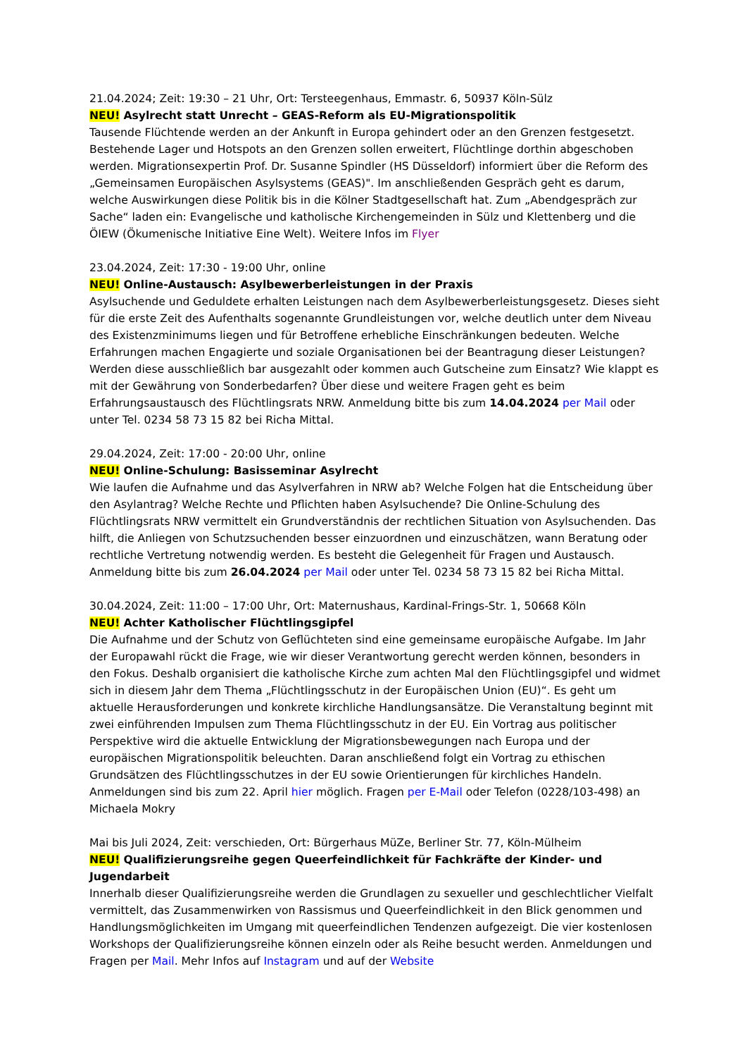21.04.2024; Zeit: 19:30 – 21 Uhr, Ort: Tersteegenhaus, Emmastr. 6, 50937 Köln-Sülz
NEU! Asylrecht statt Unrecht – GEAS-Reform als EU-Migrationspolitik
Tausende Flüchtende werden an der Ankunft in Europa gehindert oder an den Grenzen festgesetzt. Bestehende Lager und Hotspots an den Grenzen sollen erweitert, Flüchtlinge dorthin abgeschoben werden. Migrationsexpertin Prof. Dr. Susanne Spindler (HS Düsseldorf) informiert über die Reform des „Gemeinsamen Europäischen Asylsystems (GEAS)". Im anschließenden Gespräch geht es darum, welche Auswirkungen diese Politik bis in die Kölner Stadtgesellschaft hat. Zum „Abendgespräch zur Sache“ laden ein: Evangelische und katholische Kirchengemeinden in Sülz und Klettenberg und die ÖIEW (Ökumenische Initiative Eine Welt). Weitere Infos im Flyer
23.04.2024, Zeit: 17:30 - 19:00 Uhr, online
NEU! Online-Austausch: Asylbewerberleistungen in der Praxis
Asylsuchende und Geduldete erhalten Leistungen nach dem Asylbewerberleistungsgesetz. Dieses sieht für die erste Zeit des Aufenthalts sogenannte Grundleistungen vor, welche deutlich unter dem Niveau des Existenzminimums liegen und für Betroffene erhebliche Einschränkungen bedeuten. Welche Erfahrungen machen Engagierte und soziale Organisationen bei der Beantragung dieser Leistungen? Werden diese ausschließlich bar ausgezahlt oder kommen auch Gutscheine zum Einsatz? Wie klappt es mit der Gewährung von Sonderbedarfen? Über diese und weitere Fragen geht es beim Erfahrungsaustausch des Flüchtlingsrats NRW. Anmeldung bitte bis zum 14.04.2024 per Mail oder unter Tel. 0234 58 73 15 82 bei Richa Mittal.
29.04.2024, Zeit: 17:00 - 20:00 Uhr, online
NEU! Online-Schulung: Basisseminar Asylrecht
Wie laufen die Aufnahme und das Asylverfahren in NRW ab? Welche Folgen hat die Entscheidung über den Asylantrag? Welche Rechte und Pflichten haben Asylsuchende? Die Online-Schulung des Flüchtlingsrats NRW vermittelt ein Grundverständnis der rechtlichen Situation von Asylsuchenden. Das hilft, die Anliegen von Schutzsuchenden besser einzuordnen und einzuschätzen, wann Beratung oder rechtliche Vertretung notwendig werden. Es besteht die Gelegenheit für Fragen und Austausch. Anmeldung bitte bis zum 26.04.2024 per Mail oder unter Tel. 0234 58 73 15 82 bei Richa Mittal.
30.04.2024, Zeit: 11:00 – 17:00 Uhr, Ort: Maternushaus, Kardinal-Frings-Str. 1, 50668 Köln
NEU! Achter Katholischer Flüchtlingsgipfel
Die Aufnahme und der Schutz von Geflüchteten sind eine gemeinsame europäische Aufgabe. Im Jahr der Europawahl rückt die Frage, wie wir dieser Verantwortung gerecht werden können, besonders in den Fokus. Deshalb organisiert die katholische Kirche zum achten Mal den Flüchtlingsgipfel und widmet sich in diesem Jahr dem Thema „Flüchtlingsschutz in der Europäischen Union (EU)“. Es geht um aktuelle Herausforderungen und konkrete kirchliche Handlungsansätze. Die Veranstaltung beginnt mit zwei einführenden Impulsen zum Thema Flüchtlingsschutz in der EU. Ein Vortrag aus politischer Perspektive wird die aktuelle Entwicklung der Migrationsbewegungen nach Europa und der europäischen Migrationspolitik beleuchten. Daran anschließend folgt ein Vortrag zu ethischen Grundsätzen des Flüchtlingsschutzes in der EU sowie Orientierungen für kirchliches Handeln. Anmeldungen sind bis zum 22. April hier möglich. Fragen per E-Mail oder Telefon (0228/103-498) an Michaela Mokry
Mai bis Juli 2024, Zeit: verschieden, Ort: Bürgerhaus MüZe, Berliner Str. 77, Köln-Mülheim
NEU! Qualifizierungsreihe gegen Queerfeindlichkeit für Fachkräfte der Kinder- und Jugendarbeit
Innerhalb dieser Qualifizierungsreihe werden die Grundlagen zu sexueller und geschlechtlicher Vielfalt vermittelt, das Zusammenwirken von Rassismus und Queerfeindlichkeit in den Blick genommen und Handlungsmöglichkeiten im Umgang mit queerfeindlichen Tendenzen aufgezeigt. Die vier kostenlosen Workshops der Qualifizierungsreihe können einzeln oder als Reihe besucht werden. Anmeldungen und Fragen per Mail. Mehr Infos auf Instagram und auf der Website